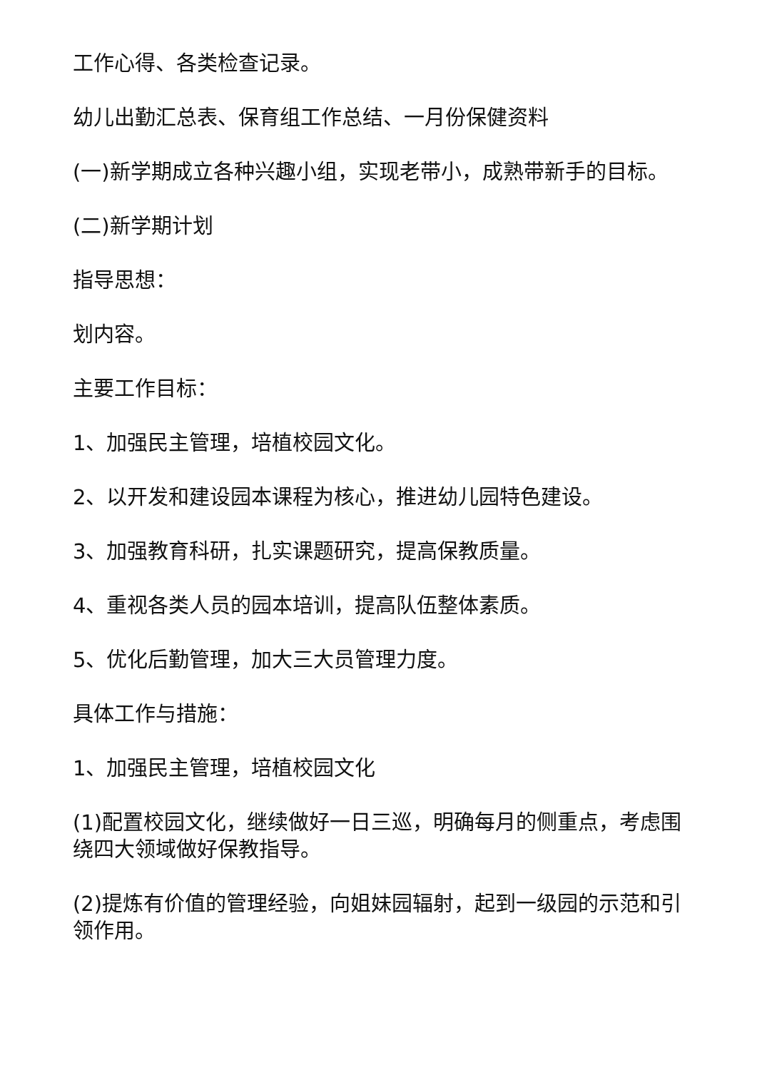工作心得、各类检查记录。
幼儿出勤汇总表、保育组工作总结、一月份保健资料
(一)新学期成立各种兴趣小组，实现老带小，成熟带新手的目标。
(二)新学期计划
指导思想：
划内容。
主要工作目标：
1、加强民主管理，培植校园文化。
2、以开发和建设园本课程为核心，推进幼儿园特色建设。
3、加强教育科研，扎实课题研究，提高保教质量。
4、重视各类人员的园本培训，提高队伍整体素质。
5、优化后勤管理，加大三大员管理力度。
具体工作与措施：
1、加强民主管理，培植校园文化
(1)配置校园文化，继续做好一日三巡，明确每月的侧重点，考虑围绕四大领域做好保教指导。
(2)提炼有价值的管理经验，向姐妹园辐射，起到一级园的示范和引领作用。